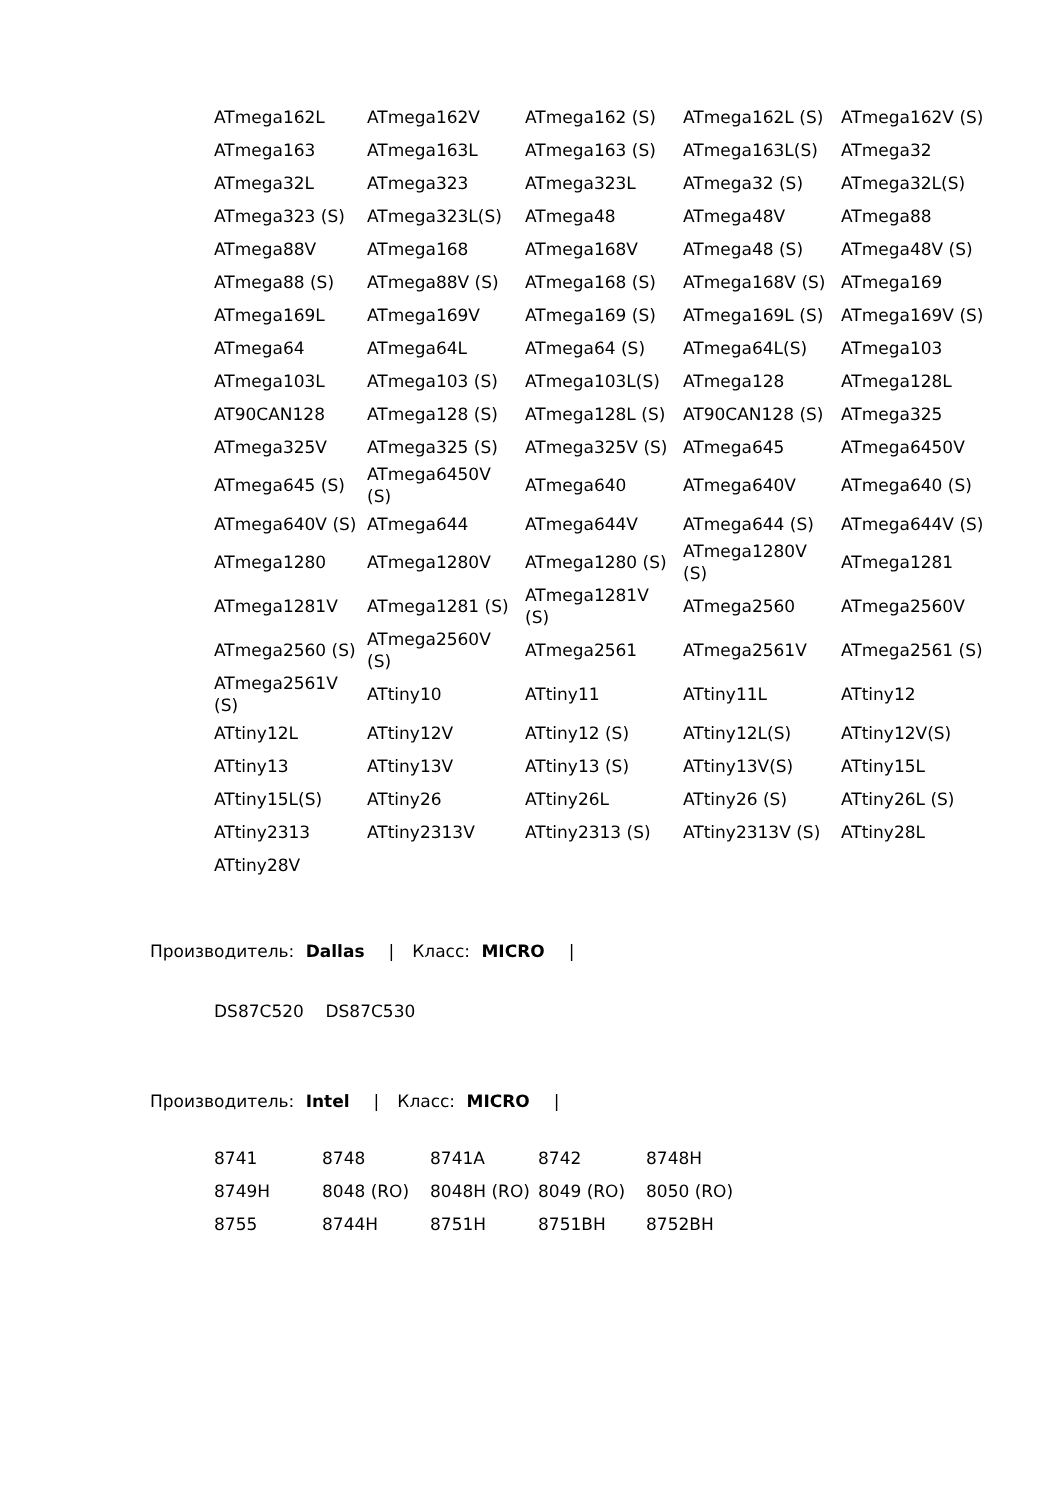| ATmega162L | ATmega162V | ATmega162 (S) | ATmega162L (S) | ATmega162V (S) |
| ATmega163 | ATmega163L | ATmega163 (S) | ATmega163L(S) | ATmega32 |
| ATmega32L | ATmega323 | ATmega323L | ATmega32 (S) | ATmega32L(S) |
| ATmega323 (S) | ATmega323L(S) | ATmega48 | ATmega48V | ATmega88 |
| ATmega88V | ATmega168 | ATmega168V | ATmega48 (S) | ATmega48V (S) |
| ATmega88 (S) | ATmega88V (S) | ATmega168 (S) | ATmega168V (S) | ATmega169 |
| ATmega169L | ATmega169V | ATmega169 (S) | ATmega169L (S) | ATmega169V (S) |
| ATmega64 | ATmega64L | ATmega64 (S) | ATmega64L(S) | ATmega103 |
| ATmega103L | ATmega103 (S) | ATmega103L(S) | ATmega128 | ATmega128L |
| AT90CAN128 | ATmega128 (S) | ATmega128L (S) | AT90CAN128 (S) | ATmega325 |
| ATmega325V | ATmega325 (S) | ATmega325V (S) | ATmega645 | ATmega6450V |
| ATmega645 (S) | ATmega6450V (S) | ATmega640 | ATmega640V | ATmega640 (S) |
| ATmega640V (S) | ATmega644 | ATmega644V | ATmega644 (S) | ATmega644V (S) |
| ATmega1280 | ATmega1280V | ATmega1280 (S) | ATmega1280V (S) | ATmega1281 |
| ATmega1281V | ATmega1281 (S) | ATmega1281V (S) | ATmega2560 | ATmega2560V |
| ATmega2560 (S) | ATmega2560V (S) | ATmega2561 | ATmega2561V | ATmega2561 (S) |
| ATmega2561V (S) | ATtiny10 | ATtiny11 | ATtiny11L | ATtiny12 |
| ATtiny12L | ATtiny12V | ATtiny12 (S) | ATtiny12L(S) | ATtiny12V(S) |
| ATtiny13 | ATtiny13V | ATtiny13 (S) | ATtiny13V(S) | ATtiny15L |
| ATtiny15L(S) | ATtiny26 | ATtiny26L | ATtiny26 (S) | ATtiny26L (S) |
| ATtiny2313 | ATtiny2313V | ATtiny2313 (S) | ATtiny2313V (S) | ATtiny28L |
| ATtiny28V | | | | |
Производитель: Dallas | Класс: MICRO |
DS87C520 DS87C530
Производитель: Intel | Класс: MICRO |
| 8741 | 8748 | 8741A | 8742 | 8748H |
| 8749H | 8048 (RO) | 8048H (RO) | 8049 (RO) | 8050 (RO) |
| 8755 | 8744H | 8751H | 8751BH | 8752BH |